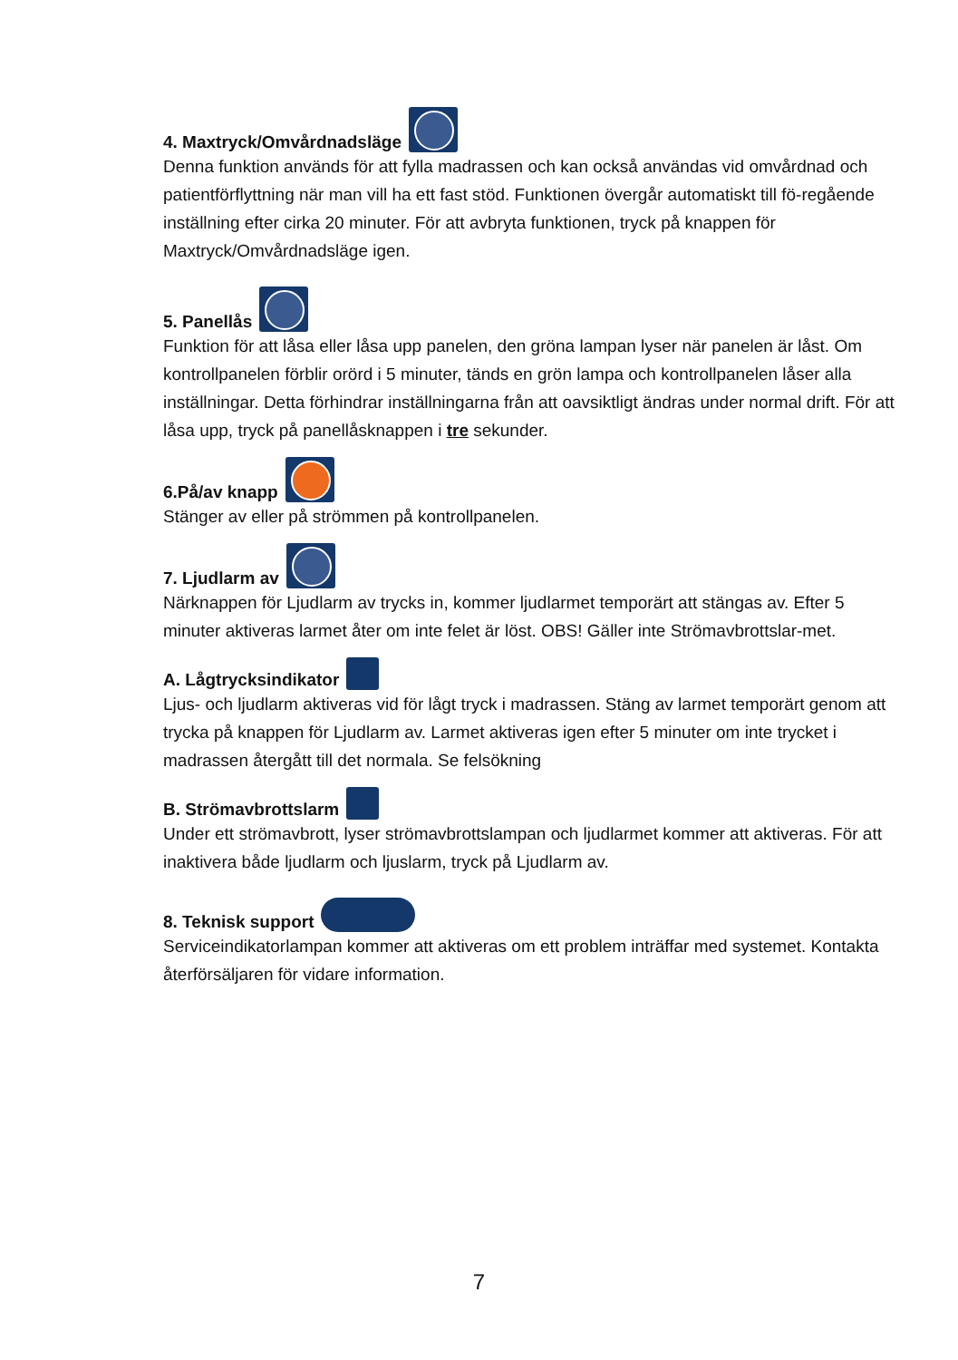4. Maxtryck/Omvårdnadsläge
Denna funktion används för att fylla madrassen och kan också användas vid omvårdnad och patientförflyttning när man vill ha ett fast stöd. Funktionen övergår automatiskt till fö-regående inställning efter cirka 20 minuter. För att avbryta funktionen, tryck på knappen för Maxtryck/Omvårdnadsläge igen.
5. Panellås
Funktion för att låsa eller låsa upp panelen, den gröna lampan lyser när panelen är låst. Om kontrollpanelen förblir orörd i 5 minuter, tänds en grön lampa och kontrollpanelen låser alla inställningar. Detta förhindrar inställningarna från att oavsiktligt ändras under normal drift. För att låsa upp, tryck på panellåsknappen i tre sekunder.
6.På/av knapp
Stänger av eller på strömmen på kontrollpanelen.
7. Ljudlarm av
Närknappen för Ljudlarm av trycks in, kommer ljudlarmet temporärt att stängas av. Efter 5 minuter aktiveras larmet åter om inte felet är löst. OBS! Gäller inte Strömavbrottslar-met.
A. Lågtrycksindikator
Ljus- och ljudlarm aktiveras vid för lågt tryck i madrassen. Stäng av larmet temporärt genom att trycka på knappen för Ljudlarm av. Larmet aktiveras igen efter 5 minuter om inte trycket i madrassen återgått till det normala. Se felsökning
B. Strömavbrottslarm
Under ett strömavbrott, lyser strömavbrottslampan och ljudlarmet kommer att aktiveras. För att inaktivera både ljudlarm och ljuslarm, tryck på Ljudlarm av.
8. Teknisk support
Serviceindikatorlampan kommer att aktiveras om ett problem inträffar med systemet. Kontakta återförsäljaren för vidare information.
7